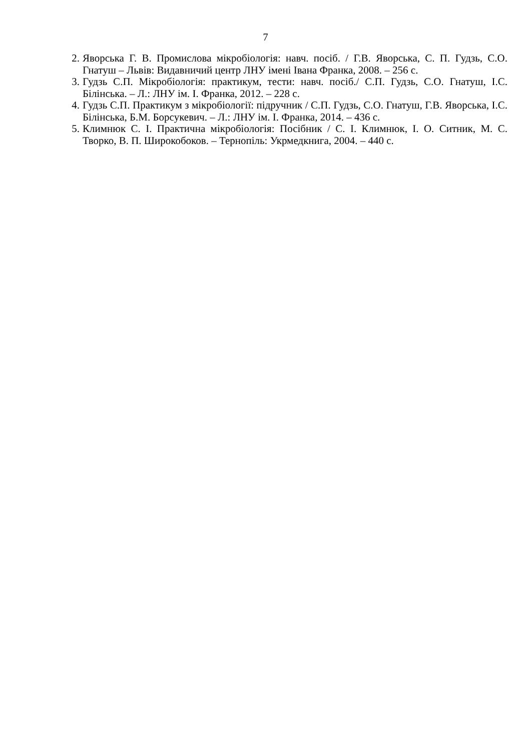7
2. Яворська Г. В. Промислова мікробіологія: навч. посіб. / Г.В. Яворська, С. П. Гудзь, С.О. Гнатуш – Львів: Видавничий центр ЛНУ імені Івана Франка, 2008. – 256 с.
3. Гудзь С.П. Мікробіологія: практикум, тести: навч. посіб./ С.П. Гудзь, С.О. Гнатуш, І.С. Білінська. – Л.: ЛНУ ім. І. Франка, 2012. – 228 с.
4. Гудзь С.П. Практикум з мікробіології: підручник / С.П. Гудзь, С.О. Гнатуш, Г.В. Яворська, І.С. Білінська, Б.М. Борсукевич. – Л.: ЛНУ ім. І. Франка, 2014. – 436 с.
5. Климнюк С. І. Практична мікробіологія: Посібник / С. І. Климнюк, І. О. Ситник, М. С. Творко, В. П. Широкобоков. – Тернопіль: Укрмедкнига, 2004. – 440 с.